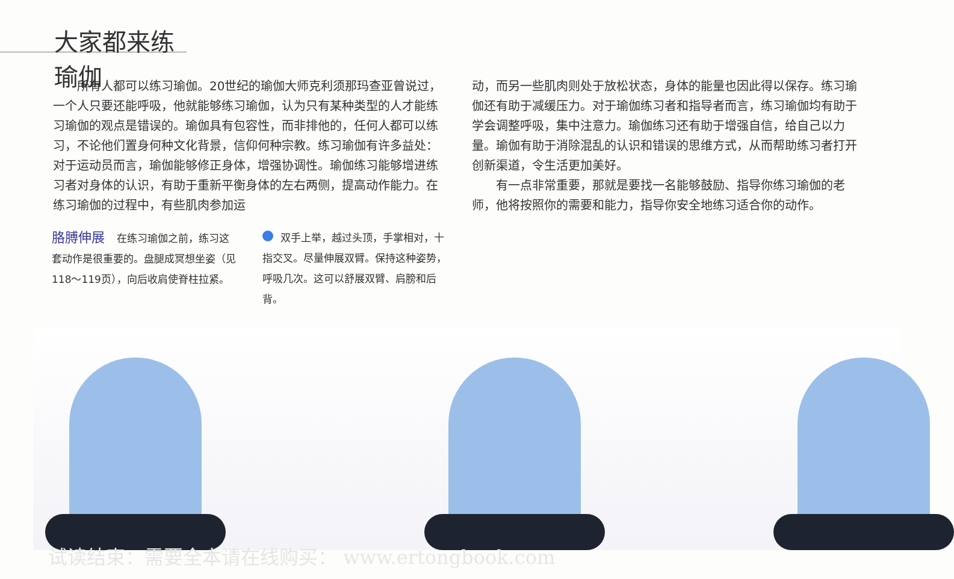大家都来练瑜伽
所有人都可以练习瑜伽。20世纪的瑜伽大师克利须那玛查亚曾说过，一个人只要还能呼吸，他就能够练习瑜伽，认为只有某种类型的人才能练习瑜伽的观点是错误的。瑜伽具有包容性，而非排他的，任何人都可以练习，不论他们置身何种文化背景，信仰何种宗教。练习瑜伽有许多益处：对于运动员而言，瑜伽能够修正身体，增强协调性。瑜伽练习能够增进练习者对身体的认识，有助于重新平衡身体的左右两侧，提高动作能力。在练习瑜伽的过程中，有些肌肉参加运
动，而另一些肌肉则处于放松状态，身体的能量也因此得以保存。练习瑜伽还有助于减缓压力。对于瑜伽练习者和指导者而言，练习瑜伽均有助于学会调整呼吸，集中注意力。瑜伽练习还有助于增强自信，给自己以力量。瑜伽有助于消除混乱的认识和错误的思维方式，从而帮助练习者打开创新渠道，令生活更加美好。
有一点非常重要，那就是要找一名能够鼓励、指导你练习瑜伽的老师，他将按照你的需要和能力，指导你安全地练习适合你的动作。
胳膊伸展 在练习瑜伽之前，练习这套动作是很重要的。盘腿成冥想坐姿（见118～119页），向后收肩使脊柱拉紧。
双手上举，越过头顶，手掌相对，十指交叉。尽量伸展双臂。保持这种姿势，呼吸几次。这可以舒展双臂、肩膀和后背。
试读结束：需要全本请在线购买： www.ertongbook.com